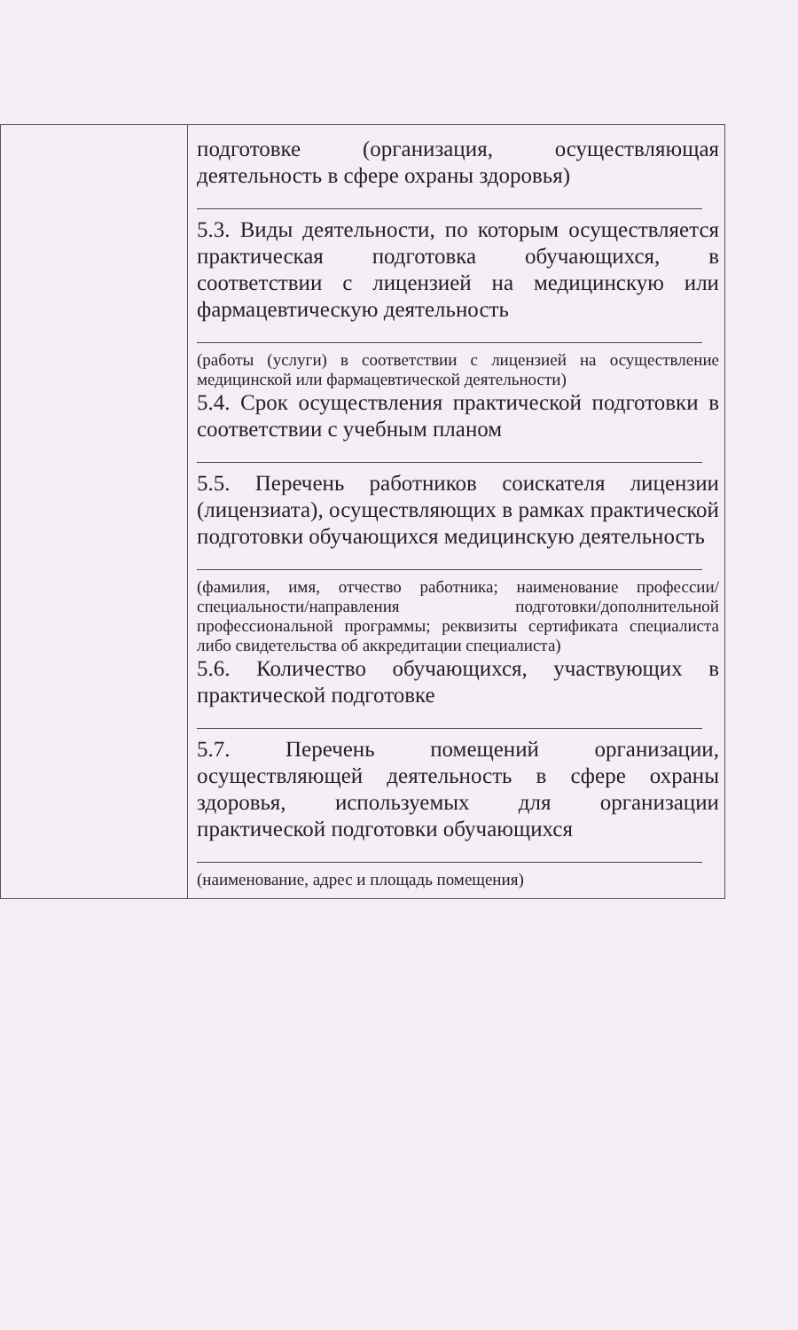| | подготовке (организация, осуществляющая деятельность в сфере охраны здоровья) 5.3. Виды деятельности, по которым осуществляется практическая подготовка обучающихся, в соответствии с лицензией на медицинскую или фармацевтическую деятельность (работы (услуги) в соответствии с лицензией на осуществление медицинской или фармацевтической деятельности) 5.4. Срок осуществления практической подготовки в соответствии с учебным планом 5.5. Перечень работников соискателя лицензии (лицензиата), осуществляющих в рамках практической подготовки обучающихся медицинскую деятельность (фамилия, имя, отчество работника; наименование профессии/специальности/направления подготовки/дополнительной профессиональной программы; реквизиты сертификата специалиста либо свидетельства об аккредитации специалиста) 5.6. Количество обучающихся, участвующих в практической подготовке 5.7. Перечень помещений организации, осуществляющей деятельность в сфере охраны здоровья, используемых для организации практической подготовки обучающихся (наименование, адрес и площадь помещения) |